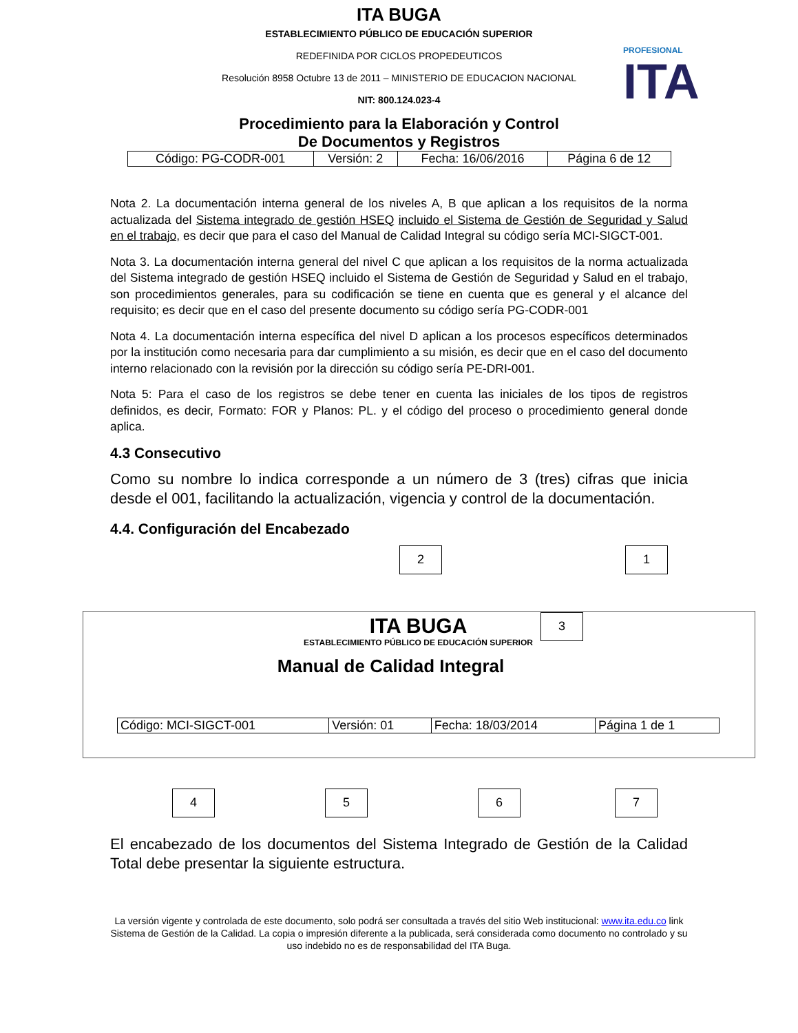ITA BUGA
ESTABLECIMIENTO PÚBLICO DE EDUCACIÓN SUPERIOR
REDEFINIDA POR CICLOS PROPEDEUTICOS
Resolución 8958 Octubre 13 de 2011 – MINISTERIO DE EDUCACION NACIONAL
NIT: 800.124.023-4
Procedimiento para la Elaboración y Control
De Documentos y Registros
PROFESIONAL
ITA
| Código: PG-CODR-001 | Versión: 2 | Fecha: 16/06/2016 | Página 6 de 12 |
Nota 2. La documentación interna general de los niveles A, B que aplican a los requisitos de la norma actualizada del Sistema integrado de gestión HSEQ incluido el Sistema de Gestión de Seguridad y Salud en el trabajo, es decir que para el caso del Manual de Calidad Integral su código sería MCI-SIGCT-001.
Nota 3. La documentación interna general del nivel C que aplican a los requisitos de la norma actualizada del Sistema integrado de gestión HSEQ incluido el Sistema de Gestión de Seguridad y Salud en el trabajo, son procedimientos generales, para su codificación se tiene en cuenta que es general y el alcance del requisito; es decir que en el caso del presente documento su código sería PG-CODR-001
Nota 4. La documentación interna específica del nivel D aplican a los procesos específicos determinados por la institución como necesaria para dar cumplimiento a su misión, es decir que en el caso del documento interno relacionado con la revisión por la dirección su código sería PE-DRI-001.
Nota 5: Para el caso de los registros se debe tener en cuenta las iniciales de los tipos de registros definidos, es decir, Formato: FOR y Planos: PL. y el código del proceso o procedimiento general donde aplica.
4.3 Consecutivo
Como su nombre lo indica corresponde a un número de 3 (tres) cifras que inicia desde el 001, facilitando la actualización, vigencia y control de la documentación.
4.4. Configuración del Encabezado
2 1
3
ITA BUGA
ESTABLECIMIENTO PÚBLICO DE EDUCACIÓN SUPERIOR
Manual de Calidad Integral
| Código: MCI-SIGCT-001 | Versión: 01 | Fecha: 18/03/2014 | Página 1 de 1 |
4 5 6 7
El encabezado de los documentos del Sistema Integrado de Gestión de la Calidad Total debe presentar la siguiente estructura.
La versión vigente y controlada de este documento, solo podrá ser consultada a través del sitio Web institucional: www.ita.edu.co link Sistema de Gestión de la Calidad. La copia o impresión diferente a la publicada, será considerada como documento no controlado y su uso indebido no es de responsabilidad del ITA Buga.